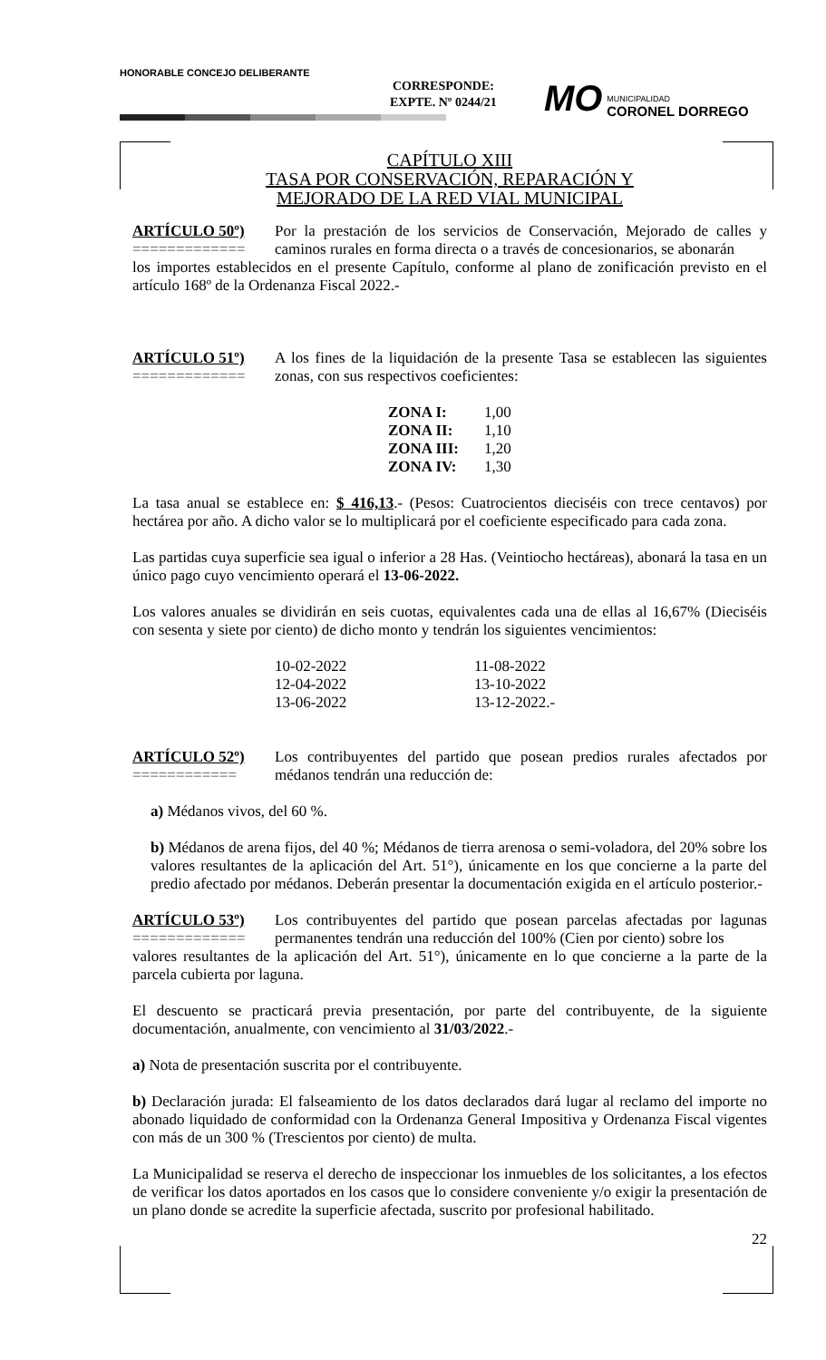HONORABLE CONCEJO DELIBERANTE
CORRESPONDE:
EXPTE. Nº 0244/21
MO MUNICIPALIDAD
CORONEL DORREGO
CAPÍTULO XIII
TASA POR CONSERVACIÓN, REPARACIÓN Y
MEJORADO DE LA RED VIAL MUNICIPAL
ARTÍCULO 50º)
=============
Por la prestación de los servicios de Conservación, Mejorado de calles y caminos rurales en forma directa o a través de concesionarios, se abonarán
los importes establecidos en el presente Capítulo, conforme al plano de zonificación previsto en el artículo 168º de la Ordenanza Fiscal 2022.-
ARTÍCULO 51º)
=============
A los fines de la liquidación de la presente Tasa se establecen las siguientes zonas, con sus respectivos coeficientes:
| ZONA I: | 1,00 |
| ZONA II: | 1,10 |
| ZONA III: | 1,20 |
| ZONA IV: | 1,30 |
La tasa anual se establece en: $ 416,13.- (Pesos: Cuatrocientos dieciséis con trece centavos) por hectárea por año. A dicho valor se lo multiplicará por el coeficiente especificado para cada zona.
Las partidas cuya superficie sea igual o inferior a 28 Has. (Veintiocho hectáreas), abonará la tasa en un único pago cuyo vencimiento operará el 13-06-2022.
Los valores anuales se dividirán en seis cuotas, equivalentes cada una de ellas al 16,67% (Dieciséis con sesenta y siete por ciento) de dicho monto y tendrán los siguientes vencimientos:
| 10-02-2022 | 11-08-2022 |
| 12-04-2022 | 13-10-2022 |
| 13-06-2022 | 13-12-2022.- |
ARTÍCULO 52º)
============
Los contribuyentes del partido que posean predios rurales afectados por médanos tendrán una reducción de:
a) Médanos vivos, del 60 %.
b) Médanos de arena fijos, del 40 %; Médanos de tierra arenosa o semi-voladora, del 20% sobre los valores resultantes de la aplicación del Art. 51°), únicamente en los que concierne a la parte del predio afectado por médanos. Deberán presentar la documentación exigida en el artículo posterior.-
ARTÍCULO 53º)
=============
Los contribuyentes del partido que posean parcelas afectadas por lagunas permanentes tendrán una reducción del 100% (Cien por ciento) sobre los
valores resultantes de la aplicación del Art. 51°), únicamente en lo que concierne a la parte de la parcela cubierta por laguna.
El descuento se practicará previa presentación, por parte del contribuyente, de la siguiente documentación, anualmente, con vencimiento al 31/03/2022.-
a) Nota de presentación suscrita por el contribuyente.
b) Declaración jurada: El falseamiento de los datos declarados dará lugar al reclamo del importe no abonado liquidado de conformidad con la Ordenanza General Impositiva y Ordenanza Fiscal vigentes con más de un 300 % (Trescientos por ciento) de multa.
La Municipalidad se reserva el derecho de inspeccionar los inmuebles de los solicitantes, a los efectos de verificar los datos aportados en los casos que lo considere conveniente y/o exigir la presentación de un plano donde se acredite la superficie afectada, suscrito por profesional habilitado.
22